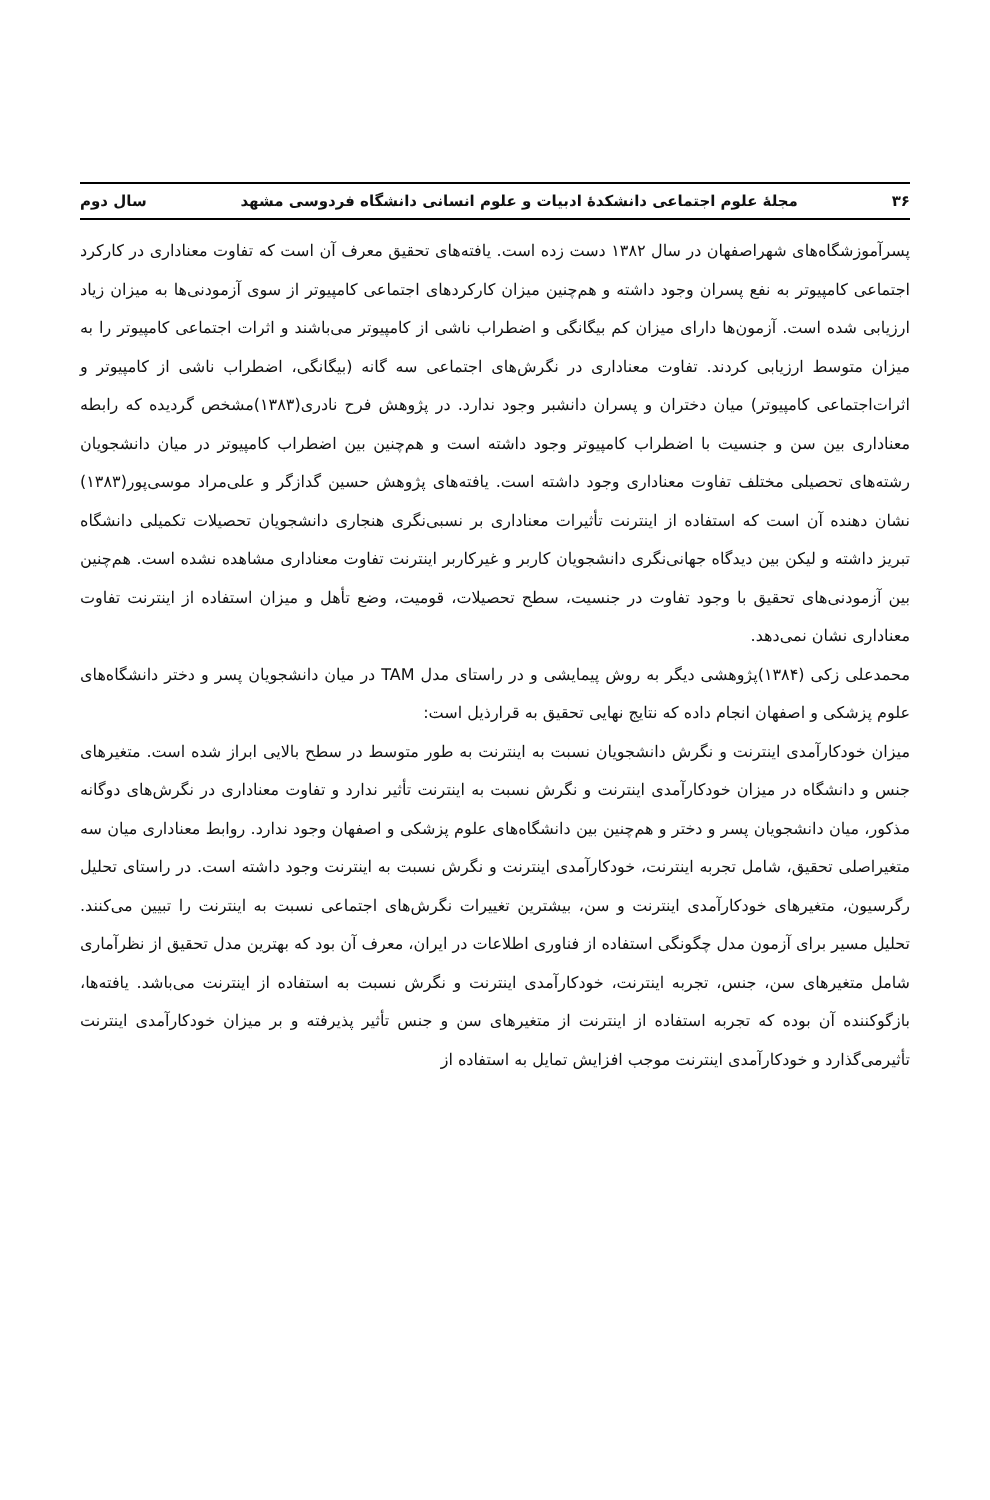۳۶ مجلهٔ علوم اجتماعی دانشکدهٔ ادبیات و علوم انسانی دانشگاه فردوسی مشهد سال دوم
پسرآموزشگاه‌های شهراصفهان در سال ۱۳۸۲ دست زده است. یافته‌های تحقیق معرف آن است که تفاوت معناداری در کارکرد اجتماعی کامپیوتر به نفع پسران وجود داشته و هم‌چنین میزان کارکردهای اجتماعی کامپیوتر از سوی آزمودنی‌ها به میزان زیاد ارزیابی شده است. آزمون‌ها دارای میزان کم بیگانگی و اضطراب ناشی از کامپیوتر می‌باشند و اثرات اجتماعی کامپیوتر را به میزان متوسط ارزیابی کردند. تفاوت معناداری در نگرش‌های اجتماعی سه گانه (بیگانگی، اضطراب ناشی از کامپیوتر و اثرات‌اجتماعی کامپیوتر) میان دختران و پسران دانشبر وجود ندارد. در پژوهش فرح نادری(۱۳۸۳)مشخص گردیده که رابطه معناداری بین سن و جنسیت با اضطراب کامپیوتر وجود داشته است و هم‌چنین بین اضطراب کامپیوتر در میان دانشجویان رشته‌های تحصیلی مختلف تفاوت معناداری وجود داشته است. یافته‌های پژوهش حسین گدازگر و علی‌مراد موسی‌پور(۱۳۸۳) نشان دهنده آن است که استفاده از اینترنت تأثیرات معناداری بر نسبی‌نگری هنجاری دانشجویان تحصیلات تکمیلی دانشگاه تبریز داشته و لیکن بین دیدگاه جهانی‌نگری دانشجویان کاربر و غیرکاربر اینترنت تفاوت معناداری مشاهده نشده است. هم‌چنین بین آزمودنی‌های تحقیق با وجود تفاوت در جنسیت، سطح تحصیلات، قومیت، وضع تأهل و میزان استفاده از اینترنت تفاوت معناداری نشان نمی‌دهد.
محمدعلی زکی (۱۳۸۴)پژوهشی دیگر به روش پیمایشی و در راستای مدل TAM در میان دانشجویان پسر و دختر دانشگاه‌های علوم پزشکی و اصفهان انجام داده که نتایج نهایی تحقیق به قرارذیل است:
میزان خودکارآمدی اینترنت و نگرش دانشجویان نسبت به اینترنت به طور متوسط در سطح بالایی ابراز شده است. متغیرهای جنس و دانشگاه در میزان خودکارآمدی اینترنت و نگرش نسبت به اینترنت تأثیر ندارد و تفاوت معناداری در نگرش‌های دوگانه مذکور، میان دانشجویان پسر و دختر و هم‌چنین بین دانشگاه‌های علوم پزشکی و اصفهان وجود ندارد. روابط معناداری میان سه متغیراصلی تحقیق، شامل تجربه اینترنت، خودکارآمدی اینترنت و نگرش نسبت به اینترنت وجود داشته است. در راستای تحلیل رگرسیون، متغیرهای خودکارآمدی اینترنت و سن، بیشترین تغییرات نگرش‌های اجتماعی نسبت به اینترنت را تبیین می‌کنند. تحلیل مسیر برای آزمون مدل چگونگی استفاده از فناوری اطلاعات در ایران، معرف آن بود که بهترین مدل تحقیق از نظرآماری شامل متغیرهای سن، جنس، تجربه اینترنت، خودکارآمدی اینترنت و نگرش نسبت به استفاده از اینترنت می‌باشد. یافته‌ها، بازگوکننده آن بوده که تجربه استفاده از اینترنت از متغیرهای سن و جنس تأثیر پذیرفته و بر میزان خودکارآمدی اینترنت تأثیرمی‌گذارد و خودکارآمدی اینترنت موجب افزایش تمایل به استفاده از